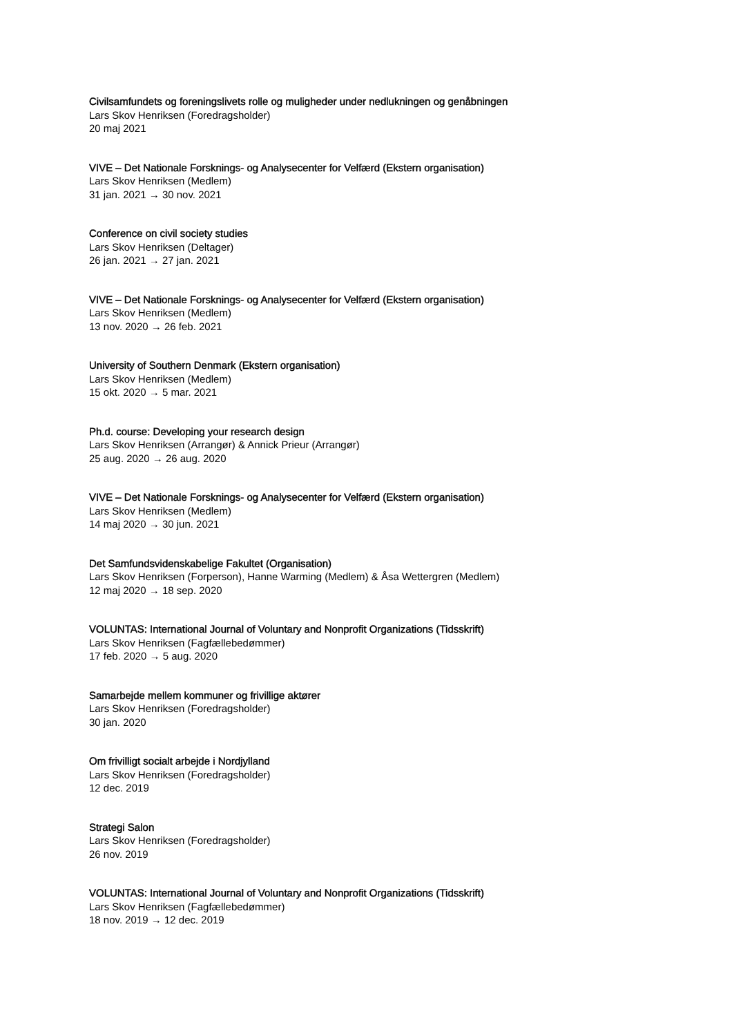Civilsamfundets og foreningslivets rolle og muligheder under nedlukningen og genåbningen
Lars Skov Henriksen (Foredragsholder)
20 maj 2021
VIVE – Det Nationale Forsknings- og Analysecenter for Velfærd (Ekstern organisation)
Lars Skov Henriksen (Medlem)
31 jan. 2021 → 30 nov. 2021
Conference on civil society studies
Lars Skov Henriksen (Deltager)
26 jan. 2021 → 27 jan. 2021
VIVE – Det Nationale Forsknings- og Analysecenter for Velfærd (Ekstern organisation)
Lars Skov Henriksen (Medlem)
13 nov. 2020 → 26 feb. 2021
University of Southern Denmark (Ekstern organisation)
Lars Skov Henriksen (Medlem)
15 okt. 2020 → 5 mar. 2021
Ph.d. course: Developing your research design
Lars Skov Henriksen (Arrangør) & Annick Prieur (Arrangør)
25 aug. 2020 → 26 aug. 2020
VIVE – Det Nationale Forsknings- og Analysecenter for Velfærd (Ekstern organisation)
Lars Skov Henriksen (Medlem)
14 maj 2020 → 30 jun. 2021
Det Samfundsvidenskabelige Fakultet (Organisation)
Lars Skov Henriksen (Forperson), Hanne Warming (Medlem) & Åsa Wettergren (Medlem)
12 maj 2020 → 18 sep. 2020
VOLUNTAS: International Journal of Voluntary and Nonprofit Organizations (Tidsskrift)
Lars Skov Henriksen (Fagfællebedømmer)
17 feb. 2020 → 5 aug. 2020
Samarbejde mellem kommuner og frivillige aktører
Lars Skov Henriksen (Foredragsholder)
30 jan. 2020
Om frivilligt socialt arbejde i Nordjylland
Lars Skov Henriksen (Foredragsholder)
12 dec. 2019
Strategi Salon
Lars Skov Henriksen (Foredragsholder)
26 nov. 2019
VOLUNTAS: International Journal of Voluntary and Nonprofit Organizations (Tidsskrift)
Lars Skov Henriksen (Fagfællebedømmer)
18 nov. 2019 → 12 dec. 2019